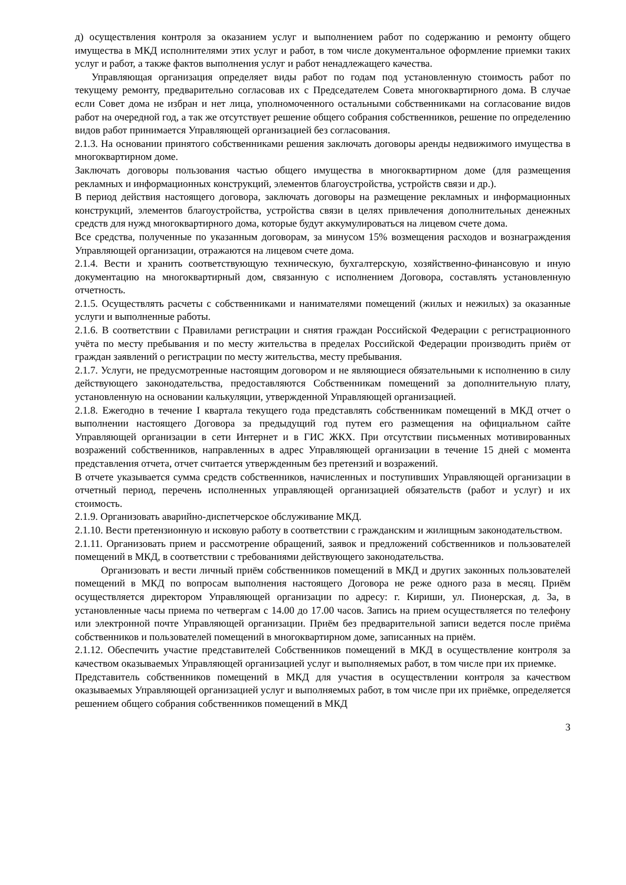д) осуществления контроля за оказанием услуг и выполнением работ по содержанию и ремонту общего имущества в МКД исполнителями этих услуг и работ, в том числе документальное оформление приемки таких услуг и работ, а также фактов выполнения услуг и работ ненадлежащего качества.
Управляющая организация определяет виды работ по годам под установленную стоимость работ по текущему ремонту, предварительно согласовав их с Председателем Совета многоквартирного дома. В случае если Совет дома не избран и нет лица, уполномоченного остальными собственниками на согласование видов работ на очередной год, а так же отсутствует решение общего собрания собственников, решение по определению видов работ принимается Управляющей организацией без согласования.
2.1.3. На основании принятого собственниками решения заключать договоры аренды недвижимого имущества в многоквартирном доме.
Заключать договоры пользования частью общего имущества в многоквартирном доме (для размещения рекламных и информационных конструкций, элементов благоустройства, устройств связи и др.).
В период действия настоящего договора, заключать договоры на размещение рекламных и информационных конструкций, элементов благоустройства, устройства связи в целях привлечения дополнительных денежных средств для нужд многоквартирного дома, которые будут аккумулироваться на лицевом счете дома.
Все средства, полученные по указанным договорам, за минусом 15% возмещения расходов и вознаграждения Управляющей организации, отражаются на лицевом счете дома.
2.1.4. Вести и хранить соответствующую техническую, бухгалтерскую, хозяйственно-финансовую и иную документацию на многоквартирный дом, связанную с исполнением Договора, составлять установленную отчетность.
2.1.5. Осуществлять расчеты с собственниками и нанимателями помещений (жилых и нежилых) за оказанные услуги и выполненные работы.
2.1.6. В соответствии с Правилами регистрации и снятия граждан Российской Федерации с регистрационного учёта по месту пребывания и по месту жительства в пределах Российской Федерации производить приём от граждан заявлений о регистрации по месту жительства, месту пребывания.
2.1.7. Услуги, не предусмотренные настоящим договором и не являющиеся обязательными к исполнению в силу действующего законодательства, предоставляются Собственникам помещений за дополнительную плату, установленную на основании калькуляции, утвержденной Управляющей организацией.
2.1.8. Ежегодно в течение I квартала текущего года представлять собственникам помещений в МКД отчет о выполнении настоящего Договора за предыдущий год путем его размещения на официальном сайте Управляющей организации в сети Интернет и в ГИС ЖКХ. При отсутствии письменных мотивированных возражений собственников, направленных в адрес Управляющей организации в течение 15 дней с момента представления отчета, отчет считается утвержденным без претензий и возражений.
В отчете указывается сумма средств собственников, начисленных и поступивших Управляющей организации в отчетный период, перечень исполненных управляющей организацией обязательств (работ и услуг) и их стоимость.
2.1.9. Организовать аварийно-диспетчерское обслуживание МКД.
2.1.10. Вести претензионную и исковую работу в соответствии с гражданским и жилищным законодательством.
2.1.11. Организовать прием и рассмотрение обращений, заявок и предложений собственников и пользователей помещений в МКД, в соответствии с требованиями действующего законодательства.
Организовать и вести личный приём собственников помещений в МКД и других законных пользователей помещений в МКД по вопросам выполнения настоящего Договора не реже одного раза в месяц. Приём осуществляется директором Управляющей организации по адресу: г. Кириши, ул. Пионерская, д. 3а, в установленные часы приема по четвергам с 14.00 до 17.00 часов. Запись на прием осуществляется по телефону или электронной почте Управляющей организации. Приём без предварительной записи ведется после приёма собственников и пользователей помещений в многоквартирном доме, записанных на приём.
2.1.12. Обеспечить участие представителей Собственников помещений в МКД в осуществление контроля за качеством оказываемых Управляющей организацией услуг и выполняемых работ, в том числе при их приемке.
Представитель собственников помещений в МКД для участия в осуществлении контроля за качеством оказываемых Управляющей организацией услуг и выполняемых работ, в том числе при их приёмке, определяется решением общего собрания собственников помещений в МКД
3